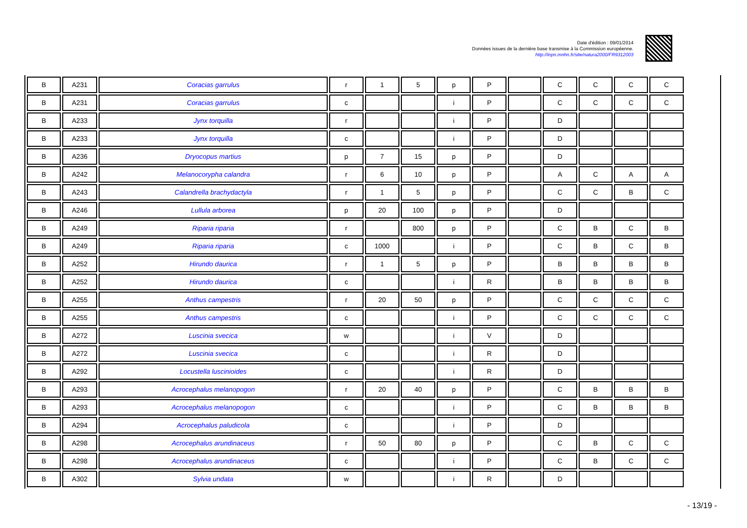Date d'édition : 09/01/2014
Données issues de la dernière base transmise à la Commission européenne.
http://inpn.mnhn.fr/site/natura2000/FR9312003
| B | A231 | Coracias garrulus | r | 1 | 5 | p | P | | C | C | C | C |
| B | A231 | Coracias garrulus | c | | | i | P | | C | C | C | C |
| B | A233 | Jynx torquilla | r | | | i | P | | D | | | |
| B | A233 | Jynx torquilla | c | | | i | P | | D | | | |
| B | A236 | Dryocopus martius | p | 7 | 15 | p | P | | D | | | |
| B | A242 | Melanocorypha calandra | r | 6 | 10 | p | P | | A | C | A | A |
| B | A243 | Calandrella brachydactyla | r | 1 | 5 | p | P | | C | C | B | C |
| B | A246 | Lullula arborea | p | 20 | 100 | p | P | | D | | | |
| B | A249 | Riparia riparia | r | | 800 | p | P | | C | B | C | B |
| B | A249 | Riparia riparia | c | 1000 | | i | P | | C | B | C | B |
| B | A252 | Hirundo daurica | r | 1 | 5 | p | P | | B | B | B | B |
| B | A252 | Hirundo daurica | c | | | i | R | | B | B | B | B |
| B | A255 | Anthus campestris | r | 20 | 50 | p | P | | C | C | C | C |
| B | A255 | Anthus campestris | c | | | i | P | | C | C | C | C |
| B | A272 | Luscinia svecica | w | | | i | V | | D | | | |
| B | A272 | Luscinia svecica | c | | | i | R | | D | | | |
| B | A292 | Locustella luscinioides | c | | | i | R | | D | | | |
| B | A293 | Acrocephalus melanopogon | r | 20 | 40 | p | P | | C | B | B | B |
| B | A293 | Acrocephalus melanopogon | c | | | i | P | | C | B | B | B |
| B | A294 | Acrocephalus paludicola | c | | | i | P | | D | | | |
| B | A298 | Acrocephalus arundinaceus | r | 50 | 80 | p | P | | C | B | C | C |
| B | A298 | Acrocephalus arundinaceus | c | | | i | P | | C | B | C | C |
| B | A302 | Sylvia undata | w | | | i | R | | D | | | |
- 13/19 -